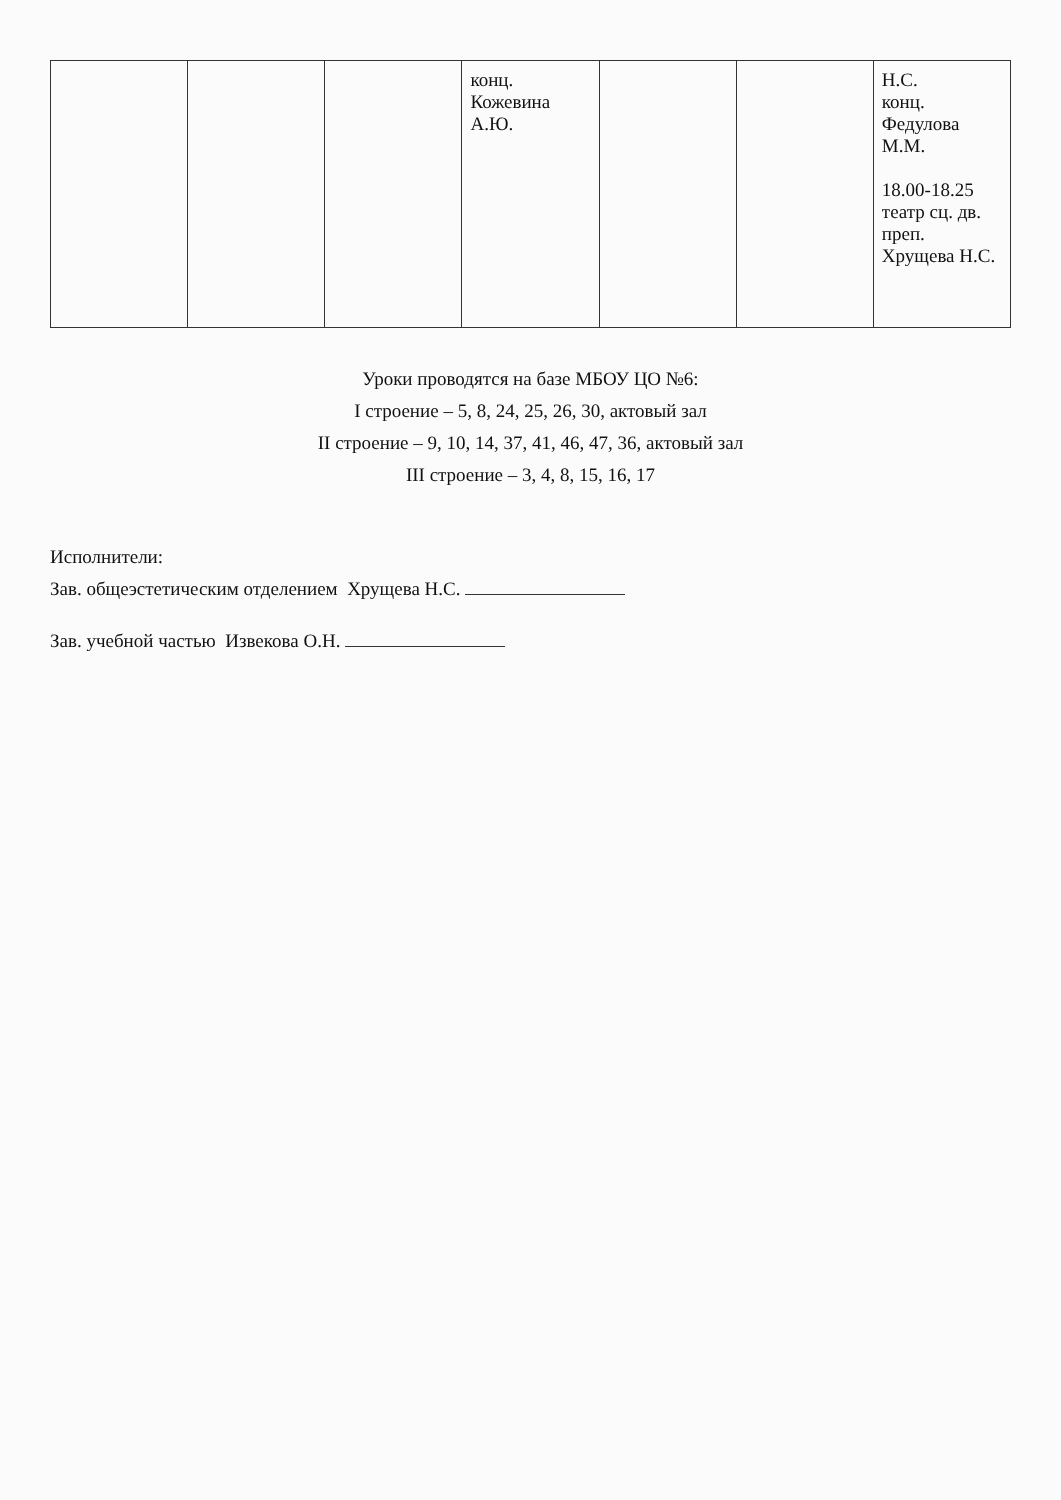| | | | конц. Кожевина А.Ю. | | | Н.С. конц. Федулова М.М. 18.00-18.25 театр сц. дв. преп. Хрущева Н.С. |
Уроки проводятся на базе МБОУ ЦО №6:
I строение – 5, 8, 24, 25, 26, 30, актовый зал
II строение – 9, 10, 14, 37, 41, 46, 47, 36, актовый зал
III строение – 3, 4, 8, 15, 16, 17
Исполнители:
Зав. общеэстетическим отделением Хрущева Н.С.
Зав. учебной частью Извекова О.Н.